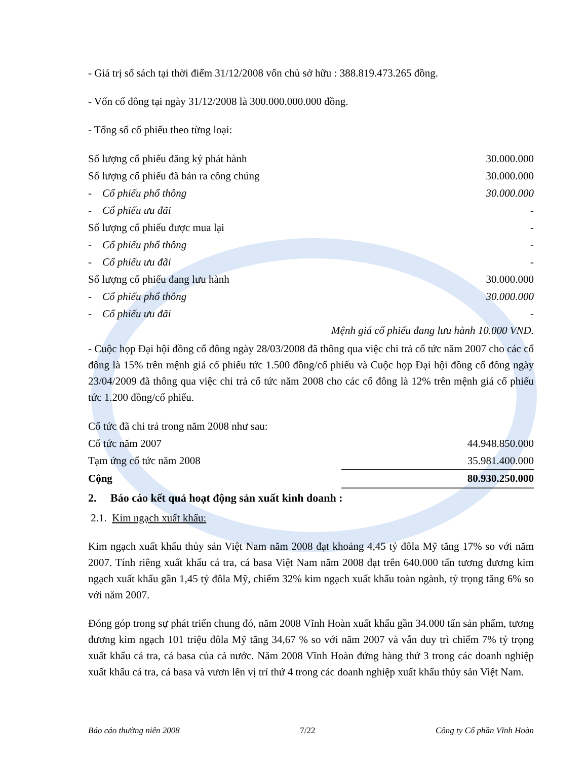- Giá trị sổ sách tại thời điểm 31/12/2008 vốn chủ sở hữu : 388.819.473.265 đồng.
- Vốn cổ đông tại ngày 31/12/2008 là 300.000.000.000 đồng.
- Tổng số cổ phiếu theo từng loại:
| Số lượng cổ phiếu đăng ký phát hành | 30.000.000 |
| Số lượng cổ phiếu đã bán ra công chúng | 30.000.000 |
| - Cổ phiếu phổ thông | 30.000.000 |
| - Cổ phiếu ưu đãi | - |
| Số lượng cổ phiếu được mua lại | - |
| - Cổ phiếu phổ thông | - |
| - Cổ phiếu ưu đãi | - |
| Số lượng cổ phiếu đang lưu hành | 30.000.000 |
| - Cổ phiếu phổ thông | 30.000.000 |
| - Cổ phiếu ưu đãi | - |
Mệnh giá cổ phiếu đang lưu hành 10.000 VND.
- Cuộc họp Đại hội đồng cổ đông ngày 28/03/2008 đã thông qua việc chi trả cổ tức năm 2007 cho các cổ đông là 15% trên mệnh giá cổ phiếu tức 1.500 đồng/cổ phiếu và Cuộc họp Đại hội đồng cổ đông ngày 23/04/2009 đã thông qua việc chi trả cổ tức năm 2008 cho các cổ đông là 12% trên mệnh giá cổ phiếu tức 1.200 đồng/cổ phiếu.
| Cổ tức đã chi trả trong năm 2008 như sau: | |
| Cổ tức năm 2007 | 44.948.850.000 |
| Tạm ứng cổ tức năm 2008 | 35.981.400.000 |
| Cộng | 80.930.250.000 |
2. Báo cáo kết quả hoạt động sản xuất kinh doanh :
2.1. Kim ngạch xuất khẩu:
Kim ngạch xuất khẩu thủy sản Việt Nam năm 2008 đạt khoảng 4,45 tỷ đôla Mỹ tăng 17% so với năm 2007. Tính riêng xuất khẩu cá tra, cá basa Việt Nam năm 2008 đạt trên 640.000 tấn tương đương kim ngạch xuất khẩu gần 1,45 tỷ đôla Mỹ, chiếm 32% kim ngạch xuất khẩu toàn ngành, tỷ trọng tăng 6% so với năm 2007.
Đóng góp trong sự phát triển chung đó, năm 2008 Vĩnh Hoàn xuất khẩu gần 34.000 tấn sản phẩm, tương đương kim ngạch 101 triệu đôla Mỹ tăng 34,67 % so với năm 2007 và vẫn duy trì chiếm 7% tỷ trọng xuất khẩu cá tra, cá basa của cả nước. Năm 2008 Vĩnh Hoàn đứng hàng thứ 3 trong các doanh nghiệp xuất khẩu cá tra, cá basa và vươn lên vị trí thứ 4 trong các doanh nghiệp xuất khẩu thủy sản Việt Nam.
Báo cáo thường niên 2008 7/22 Công ty Cổ phần Vĩnh Hoàn